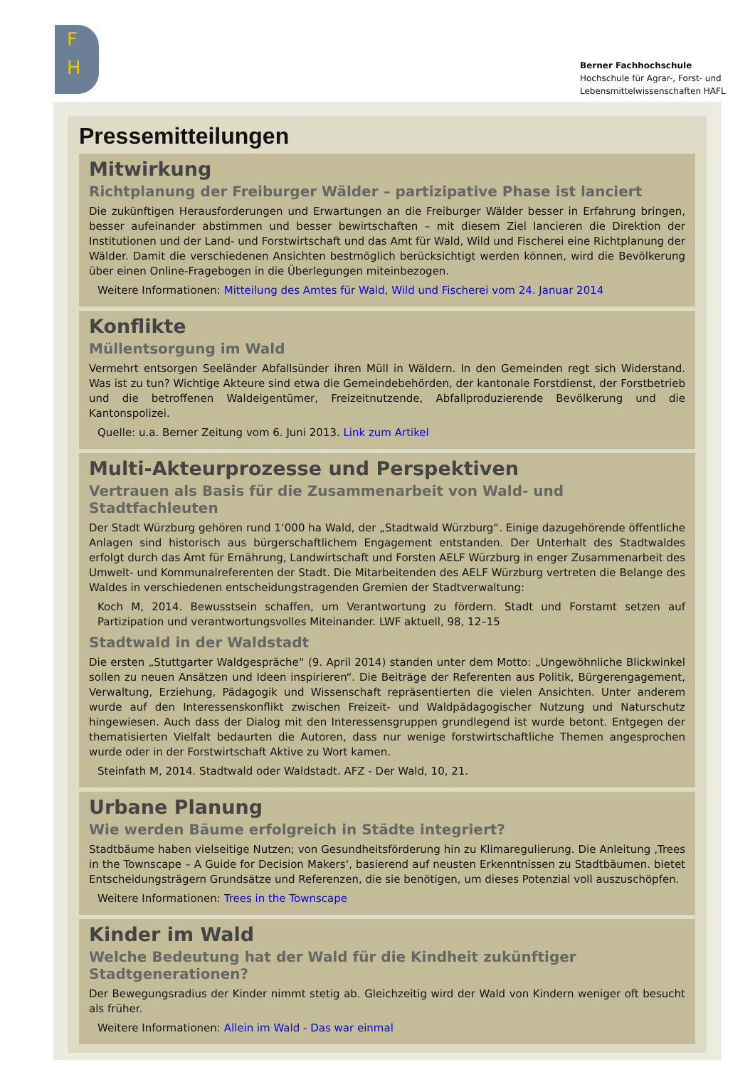F
H
Berner Fachhochschule
Hochschule für Agrar-, Forst- und
Lebensmittelwissenschaften HAFL
Pressemitteilungen
Mitwirkung
Richtplanung der Freiburger Wälder – partizipative Phase ist lanciert
Die zukünftigen Herausforderungen und Erwartungen an die Freiburger Wälder besser in Erfahrung bringen, besser aufeinander abstimmen und besser bewirtschaften – mit diesem Ziel lancieren die Direktion der Institutionen und der Land- und Forstwirtschaft und das Amt für Wald, Wild und Fischerei eine Richtplanung der Wälder. Damit die verschiedenen Ansichten bestmöglich berücksichtigt werden können, wird die Bevölkerung über einen Online-Fragebogen in die Überlegungen miteinbezogen.
Weitere Informationen: Mitteilung des Amtes für Wald, Wild und Fischerei vom 24. Januar 2014
Konflikte
Müllentsorgung im Wald
Vermehrt entsorgen Seeländer Abfallsünder ihren Müll in Wäldern. In den Gemeinden regt sich Widerstand. Was ist zu tun? Wichtige Akteure sind etwa die Gemeindebehörden, der kantonale Forstdienst, der Forstbetrieb und die betroffenen Waldeigentümer, Freizeitnutzende, Abfallproduzierende Bevölkerung und die Kantonspolizei.
Quelle: u.a. Berner Zeitung vom 6. Juni 2013. Link zum Artikel
Multi-Akteurprozesse und Perspektiven
Vertrauen als Basis für die Zusammenarbeit von Wald- und Stadtfachleuten
Der Stadt Würzburg gehören rund 1‘000 ha Wald, der „Stadtwald Würzburg“. Einige dazugehörende öffentliche Anlagen sind historisch aus bürgerschaftlichem Engagement entstanden. Der Unterhalt des Stadtwaldes erfolgt durch das Amt für Ernährung, Landwirtschaft und Forsten AELF Würzburg in enger Zusammenarbeit des Umwelt- und Kommunalreferenten der Stadt. Die Mitarbeitenden des AELF Würzburg vertreten die Belange des Waldes in verschiedenen entscheidungstragenden Gremien der Stadtverwaltung:
Koch M, 2014. Bewusstsein schaffen, um Verantwortung zu fördern. Stadt und Forstamt setzen auf Partizipation und verantwortungsvolles Miteinander. LWF aktuell, 98, 12–15
Stadtwald in der Waldstadt
Die ersten „Stuttgarter Waldgespräche“ (9. April 2014) standen unter dem Motto: „Ungewöhnliche Blickwinkel sollen zu neuen Ansätzen und Ideen inspirieren“. Die Beiträge der Referenten aus Politik, Bürgerengagement, Verwaltung, Erziehung, Pädagogik und Wissenschaft repräsentierten die vielen Ansichten. Unter anderem wurde auf den Interessenskonflikt zwischen Freizeit- und Waldpädagogischer Nutzung und Naturschutz hingewiesen. Auch dass der Dialog mit den Interessensgruppen grundlegend ist wurde betont. Entgegen der thematisierten Vielfalt bedaurten die Autoren, dass nur wenige forstwirtschaftliche Themen angesprochen wurde oder in der Forstwirtschaft Aktive zu Wort kamen.
Steinfath M, 2014. Stadtwald oder Waldstadt. AFZ - Der Wald, 10, 21.
Urbane Planung
Wie werden Bäume erfolgreich in Städte integriert?
Stadtbäume haben vielseitige Nutzen; von Gesundheitsförderung hin zu Klimaregulierung. Die Anleitung ‚Trees in the Townscape – A Guide for Decision Makers‘, basierend auf neusten Erkenntnissen zu Stadtbäumen. bietet Entscheidungsträgern Grundsätze und Referenzen, die sie benötigen, um dieses Potenzial voll auszuschöpfen.
Weitere Informationen: Trees in the Townscape
Kinder im Wald
Welche Bedeutung hat der Wald für die Kindheit zukünftiger Stadtgenerationen?
Der Bewegungsradius der Kinder nimmt stetig ab. Gleichzeitig wird der Wald von Kindern weniger oft besucht als früher.
Weitere Informationen: Allein im Wald - Das war einmal